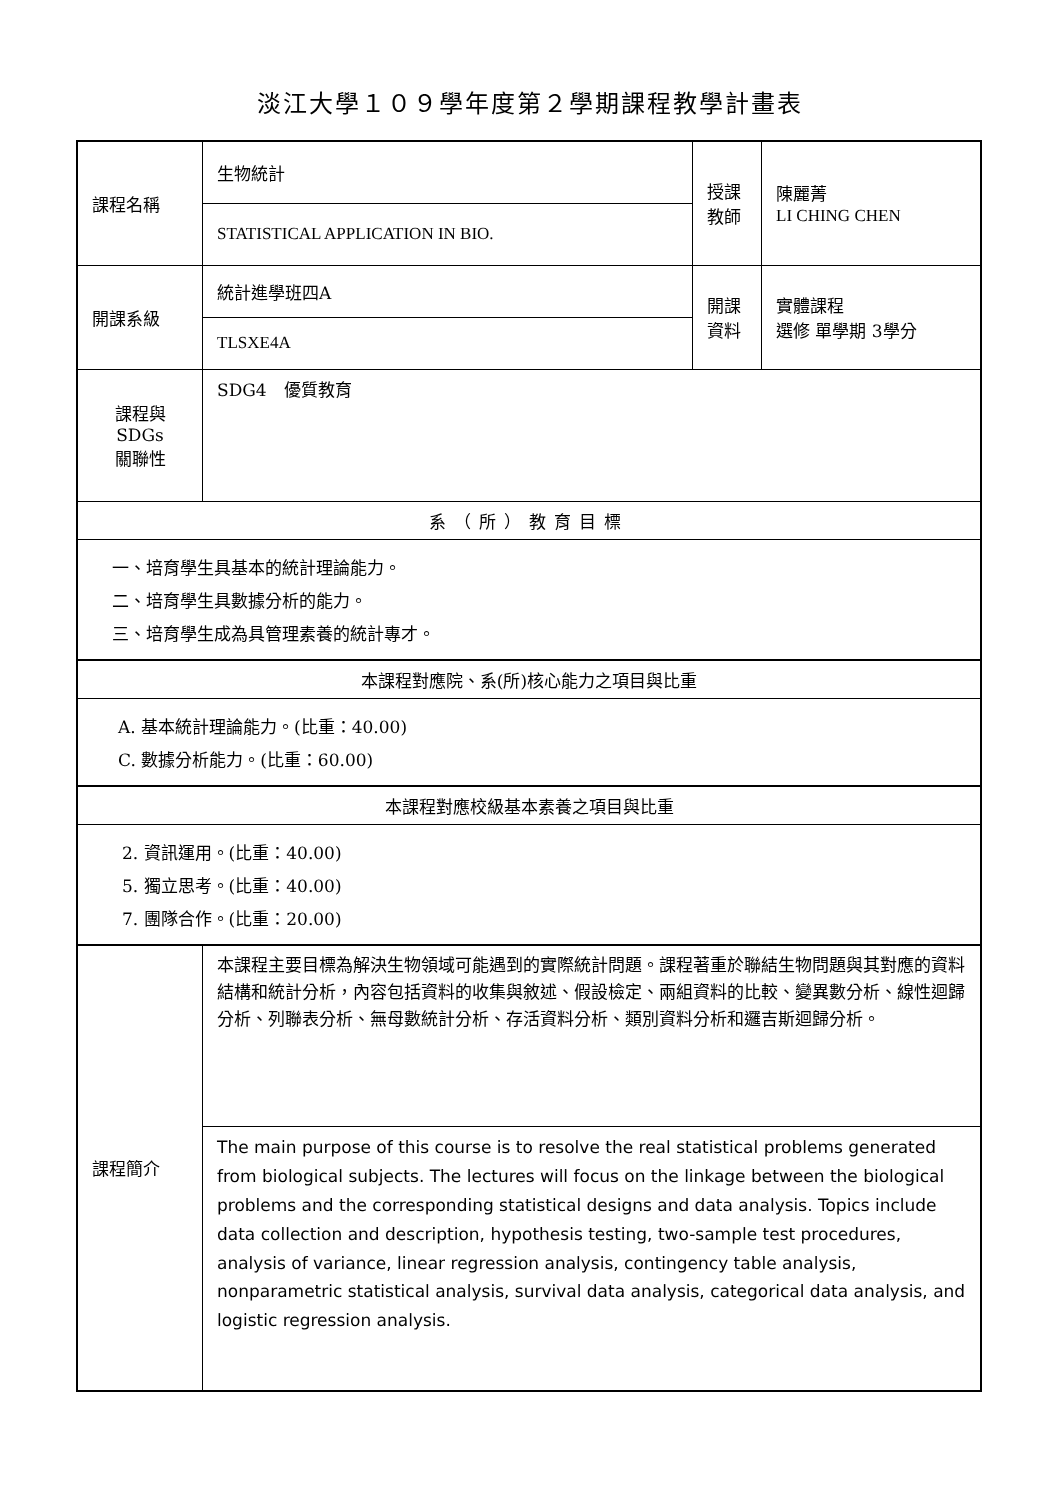淡江大學１０９學年度第２學期課程教學計畫表
| 課程名稱 | 生物統計 | 授課 教師 | 陳麗菁 LI CHING CHEN |
| | STATISTICAL APPLICATION IN BIO. | | |
| 開課系級 | 統計進學班四A | 開課 資料 | 實體課程 選修 單學期 3學分 |
| | TLSXE4A | | |
| 課程與SDGs 關聯性 | SDG4 優質教育 | | |
| 系（所）教育目標 | | | |
| 一、培育學生具基本的統計理論能力。 二、培育學生具數據分析的能力。 三、培育學生成為具管理素養的統計專才。 | | | |
| 本課程對應院、系(所)核心能力之項目與比重 | | | |
| A. 基本統計理論能力。(比重：40.00) C. 數據分析能力。(比重：60.00) | | | |
| 本課程對應校級基本素養之項目與比重 | | | |
| 2. 資訊運用。(比重：40.00) 5. 獨立思考。(比重：40.00) 7. 團隊合作。(比重：20.00) | | | |
| 課程簡介 | 本課程主要目標為解決生物領域可能遇到的實際統計問題。課程著重於聯結生物問題與其對應的資料結構和統計分析，內容包括資料的收集與敘述、假設檢定、兩組資料的比較、變異數分析、線性迴歸分析、列聯表分析、無母數統計分析、存活資料分析、類別資料分析和邏吉斯迴歸分析。 | | |
| | The main purpose of this course is to resolve the real statistical problems generated from biological subjects. The lectures will focus on the linkage between the biological problems and the corresponding statistical designs and data analysis. Topics include data collection and description, hypothesis testing, two-sample test procedures, analysis of variance, linear regression analysis, contingency table analysis, nonparametric statistical analysis, survival data analysis, categorical data analysis, and logistic regression analysis. | | |